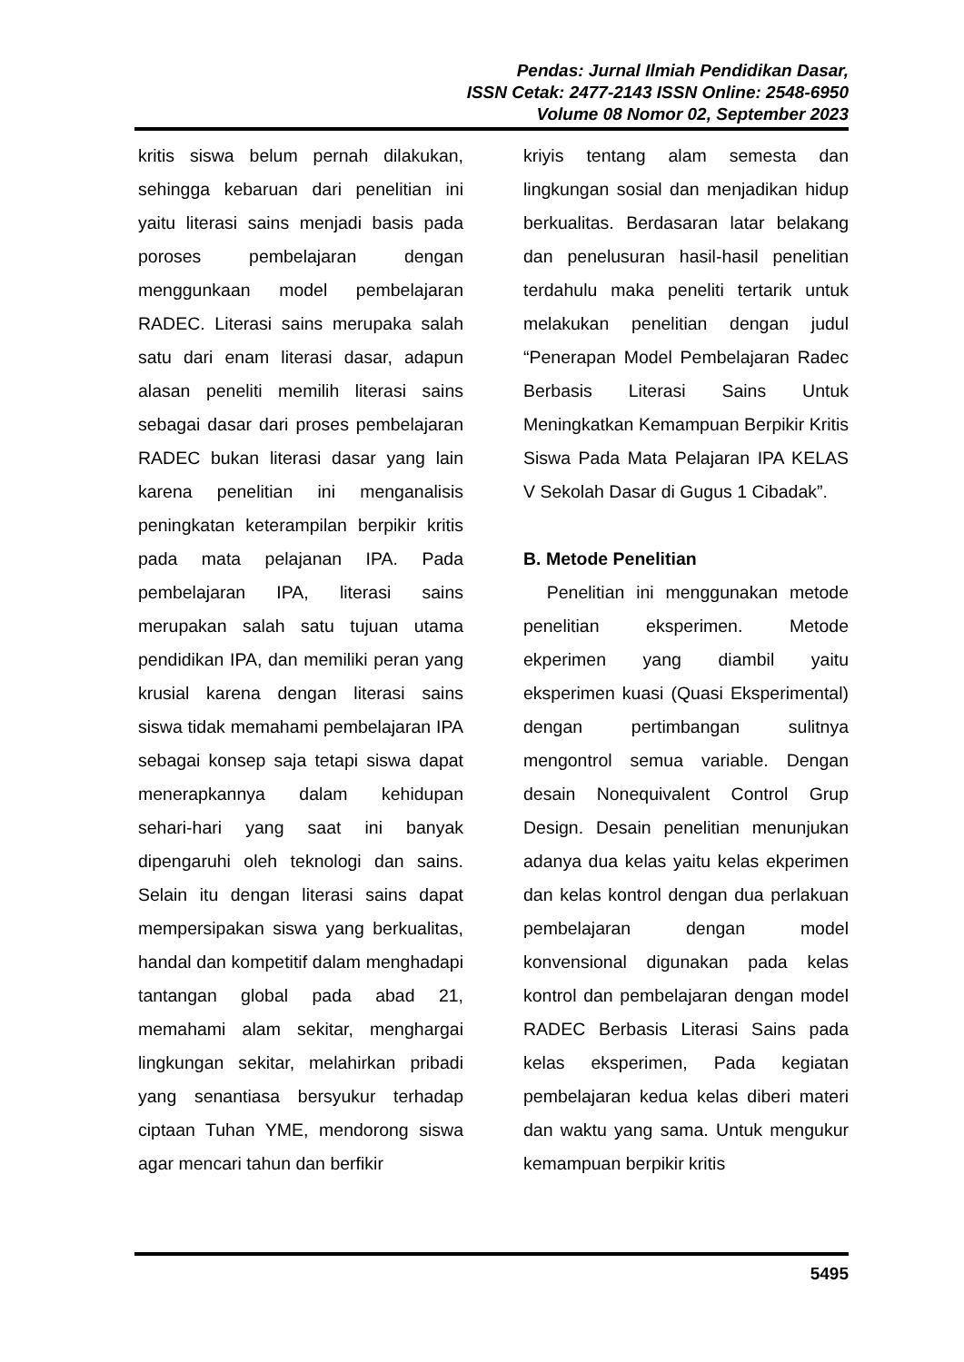Pendas: Jurnal Ilmiah Pendidikan Dasar,
ISSN Cetak: 2477-2143 ISSN Online: 2548-6950
Volume 08 Nomor 02, September 2023
kritis siswa belum pernah dilakukan, sehingga kebaruan dari penelitian ini yaitu literasi sains menjadi basis pada poroses pembelajaran dengan menggunkaan model pembelajaran RADEC. Literasi sains merupaka salah satu dari enam literasi dasar, adapun alasan peneliti memilih literasi sains sebagai dasar dari proses pembelajaran RADEC bukan literasi dasar yang lain karena penelitian ini menganalisis peningkatan keterampilan berpikir kritis pada mata pelajanan IPA. Pada pembelajaran IPA, literasi sains merupakan salah satu tujuan utama pendidikan IPA, dan memiliki peran yang krusial karena dengan literasi sains siswa tidak memahami pembelajaran IPA sebagai konsep saja tetapi siswa dapat menerapkannya dalam kehidupan sehari-hari yang saat ini banyak dipengaruhi oleh teknologi dan sains. Selain itu dengan literasi sains dapat mempersipakan siswa yang berkualitas, handal dan kompetitif dalam menghadapi tantangan global pada abad 21, memahami alam sekitar, menghargai lingkungan sekitar, melahirkan pribadi yang senantiasa bersyukur terhadap ciptaan Tuhan YME, mendorong siswa agar mencari tahun dan berfikir
kriyis tentang alam semesta dan lingkungan sosial dan menjadikan hidup berkualitas. Berdasaran latar belakang dan penelusuran hasil-hasil penelitian terdahulu maka peneliti tertarik untuk melakukan penelitian dengan judul “Penerapan Model Pembelajaran Radec Berbasis Literasi Sains Untuk Meningkatkan Kemampuan Berpikir Kritis Siswa Pada Mata Pelajaran IPA KELAS V Sekolah Dasar di Gugus 1 Cibadak”.
B. Metode Penelitian
Penelitian ini menggunakan metode penelitian eksperimen. Metode ekperimen yang diambil yaitu eksperimen kuasi (Quasi Eksperimental) dengan pertimbangan sulitnya mengontrol semua variable. Dengan desain Nonequivalent Control Grup Design. Desain penelitian menunjukan adanya dua kelas yaitu kelas ekperimen dan kelas kontrol dengan dua perlakuan pembelajaran dengan model konvensional digunakan pada kelas kontrol dan pembelajaran dengan model RADEC Berbasis Literasi Sains pada kelas eksperimen, Pada kegiatan pembelajaran kedua kelas diberi materi dan waktu yang sama. Untuk mengukur kemampuan berpikir kritis
5495